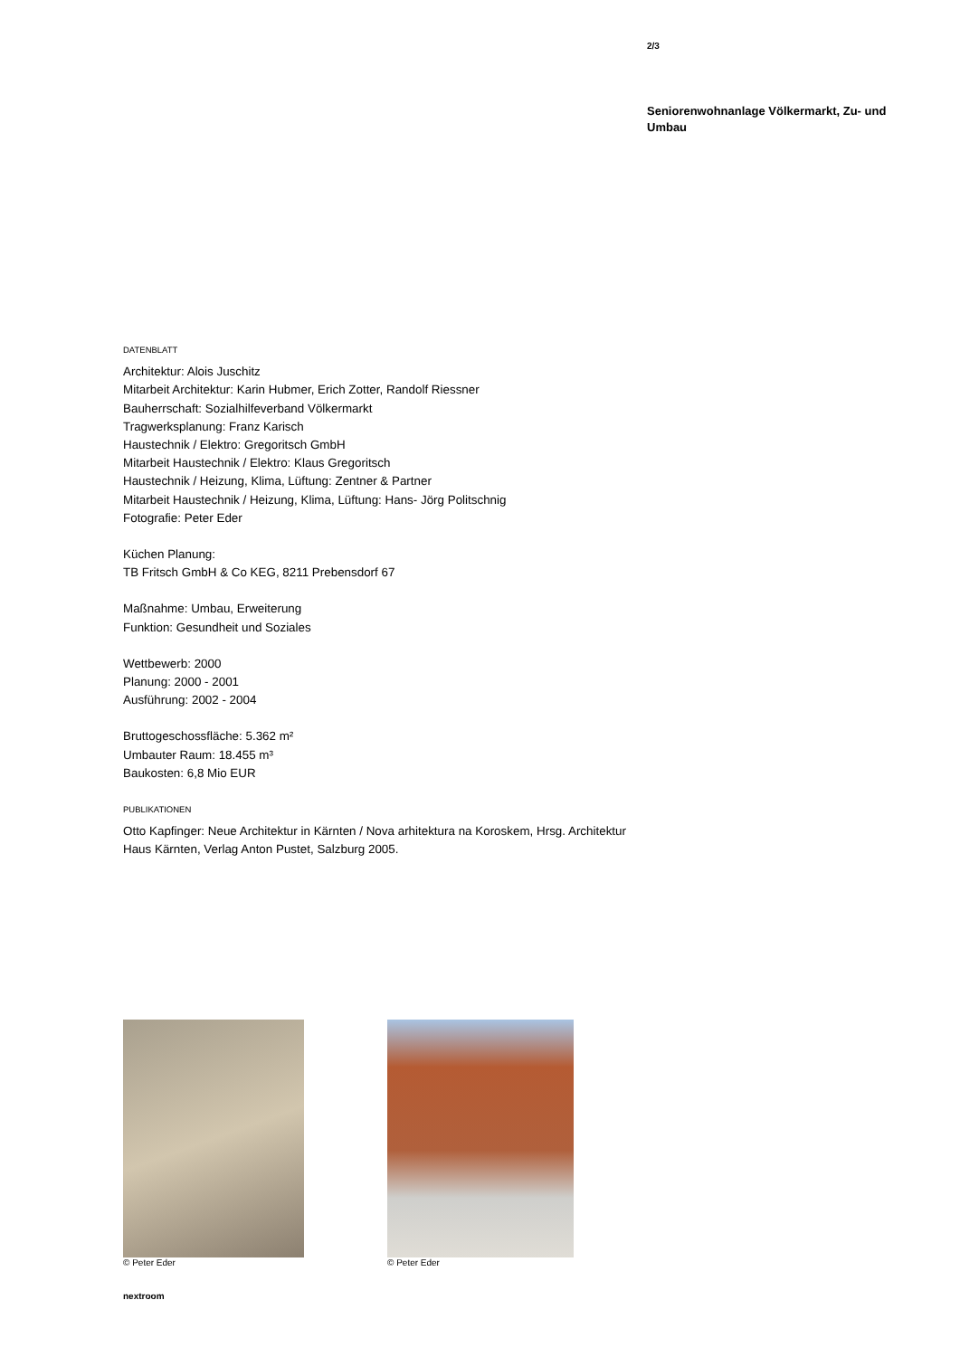2/3
Seniorenwohnanlage Völkermarkt, Zu- und Umbau
DATENBLATT
Architektur: Alois Juschitz
Mitarbeit Architektur: Karin Hubmer, Erich Zotter, Randolf Riessner
Bauherrschaft: Sozialhilfeverband Völkermarkt
Tragwerksplanung: Franz Karisch
Haustechnik / Elektro: Gregoritsch GmbH
Mitarbeit Haustechnik / Elektro: Klaus Gregoritsch
Haustechnik / Heizung, Klima, Lüftung: Zentner & Partner
Mitarbeit Haustechnik / Heizung, Klima, Lüftung: Hans- Jörg Politschnig
Fotografie: Peter Eder
Küchen Planung:
TB Fritsch GmbH & Co KEG, 8211 Prebensdorf 67
Maßnahme: Umbau, Erweiterung
Funktion: Gesundheit und Soziales
Wettbewerb: 2000
Planung: 2000 - 2001
Ausführung: 2002 - 2004
Bruttogeschossfläche: 5.362 m²
Umbauter Raum: 18.455 m³
Baukosten: 6,8 Mio EUR
PUBLIKATIONEN
Otto Kapfinger: Neue Architektur in Kärnten / Nova arhitektura na Koroskem, Hrsg. Architektur Haus Kärnten, Verlag Anton Pustet, Salzburg 2005.
© Peter Eder © Peter Eder
nextroom